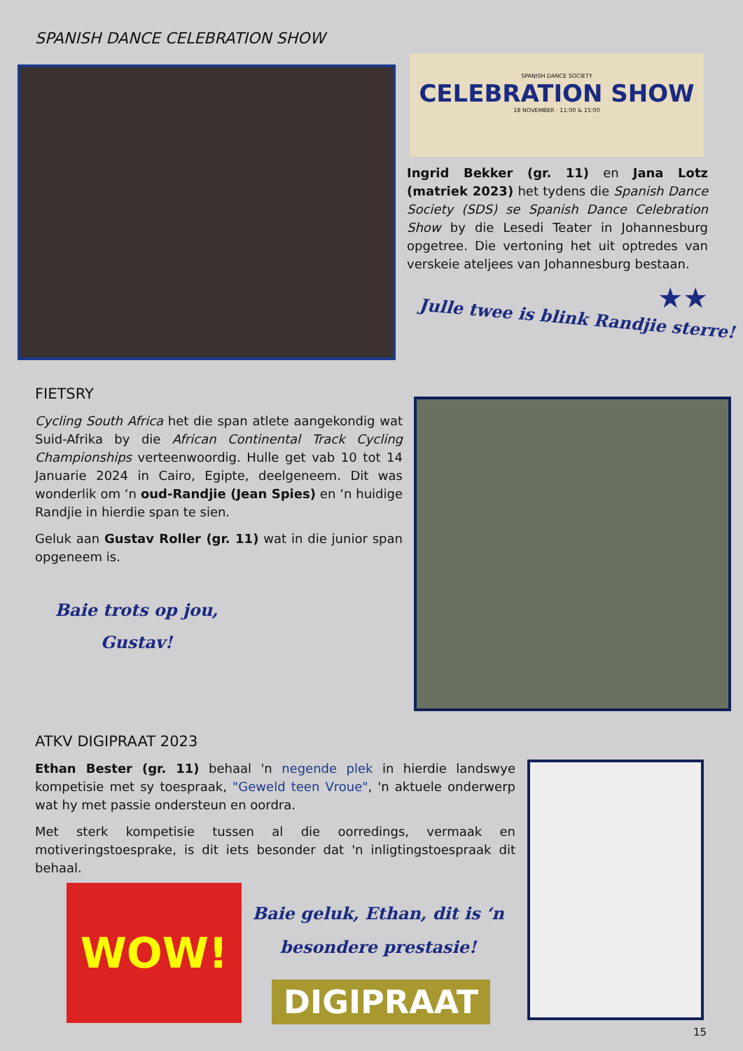SPANISH DANCE CELEBRATION SHOW
SPANISH DANCE SOCIETY
CELEBRATION SHOW
18 NOVEMBER · 11:00 & 15:00
Ingrid Bekker (gr. 11) en Jana Lotz (matriek 2023) het tydens die Spanish Dance Society (SDS) se Spanish Dance Celebration Show by die Lesedi Teater in Johannesburg opgetree. Die vertoning het uit optredes van verskeie ateljees van Johannesburg bestaan.
★★
Julle twee is blink Randjie sterre!
FIETSRY
Cycling South Africa het die span atlete aangekondig wat Suid-Afrika by die African Continental Track Cycling Championships verteenwoordig. Hulle get vab 10 tot 14 Januarie 2024 in Cairo, Egipte, deelgeneem. Dit was wonderlik om ‘n oud-Randjie (Jean Spies) en ‘n huidige Randjie in hierdie span te sien.
Geluk aan Gustav Roller (gr. 11) wat in die junior span opgeneem is.
Baie trots op jou,
Gustav!
ATKV DIGIPRAAT 2023
Ethan Bester (gr. 11) behaal 'n negende plek in hierdie landswye kompetisie met sy toespraak, "Geweld teen Vroue", 'n aktuele onderwerp wat hy met passie ondersteun en oordra.
Met sterk kompetisie tussen al die oorredings, vermaak en motiveringstoesprake, is dit iets besonder dat 'n inligtingstoespraak dit behaal.
WOW!
Baie geluk, Ethan, dit is ‘n besondere prestasie!
DIGIPRAAT
15